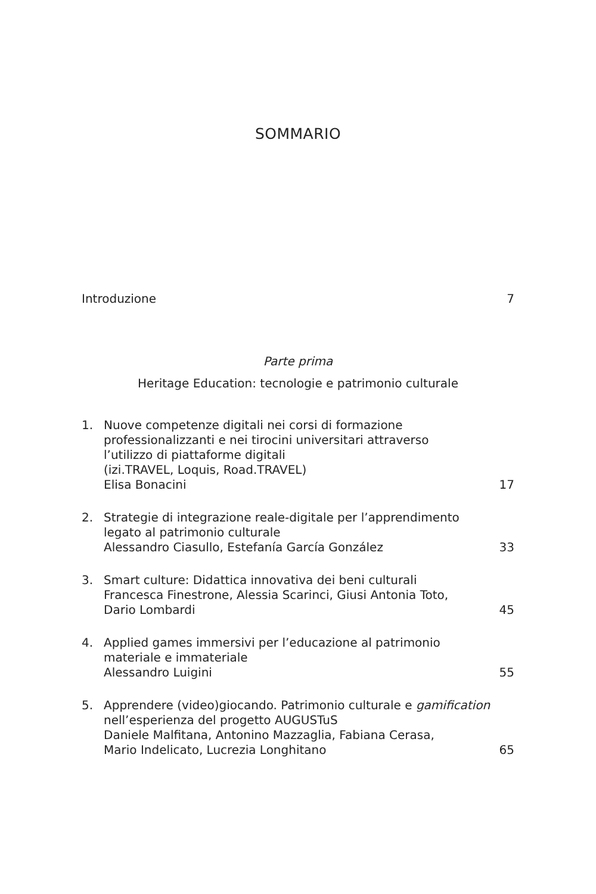SOMMARIO
Introduzione 7
Parte prima
Heritage Education: tecnologie e patrimonio culturale
1. Nuove competenze digitali nei corsi di formazione
professionalizzanti e nei tirocini universitari attraverso
l’utilizzo di piattaforme digitali
(izi.TRAVEL, Loquis, Road.TRAVEL)
Elisa Bonacini 17
2. Strategie di integrazione reale-digitale per l’apprendimento
legato al patrimonio culturale
Alessandro Ciasullo, Estefanía García González 33
3. Smart culture: Didattica innovativa dei beni culturali
Francesca Finestrone, Alessia Scarinci, Giusi Antonia Toto,
Dario Lombardi 45
4. Applied games immersivi per l’educazione al patrimonio
materiale e immateriale
Alessandro Luigini 55
5. Apprendere (video)giocando. Patrimonio culturale e gamification
nell’esperienza del progetto AUGUSTuS
Daniele Malfitana, Antonino Mazzaglia, Fabiana Cerasa,
Mario Indelicato, Lucrezia Longhitano 65